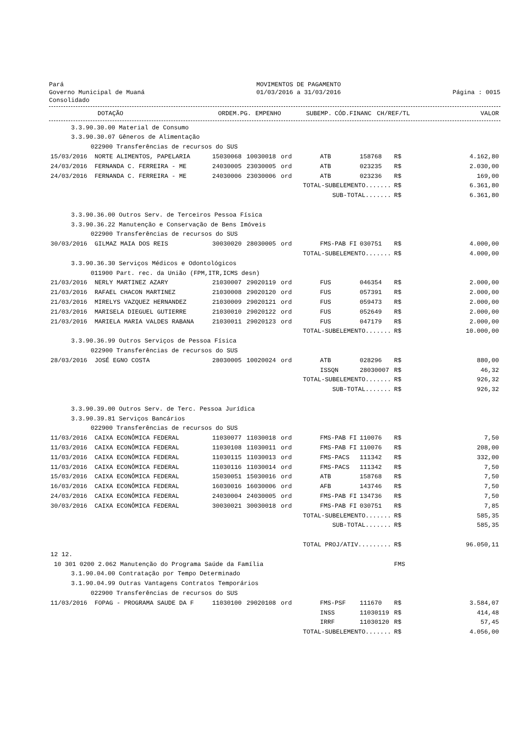Pará
Governo Municipal de Muaná
Consolidado
MOVIMENTOS DE PAGAMENTO
01/03/2016 a 31/03/2016
Página : 0015
| | DOTAÇÃO | ORDEM.PG. | EMPENHO | SUBEMP. | CÓD.FINANC | CH/REF/TL | | VALOR |
| --- | --- | --- | --- | --- | --- | --- | --- | --- |
| 3.3.90.30.00 Material de Consumo | | | | | | | | |
| 3.3.90.30.07 Gêneros de Alimentação | | | | | | | | |
| 022900 Transferências de recursos do SUS | | | | | | | | |
| 15/03/2016 | NORTE ALIMENTOS, PAPELARIA | 15030068 | 10030018 | ord | ATB | 158768 | R$ | 4.162,80 |
| 24/03/2016 | FERNANDA C. FERREIRA - ME | 24030005 | 23030005 | ord | ATB | 023235 | R$ | 2.030,00 |
| 24/03/2016 | FERNANDA C. FERREIRA - ME | 24030006 | 23030006 | ord | ATB | 023236 | R$ | 169,00 |
| TOTAL-SUBELEMENTO....... | | | | | | | R$ | 6.361,80 |
| SUB-TOTAL....... | | | | | | | R$ | 6.361,80 |
| 3.3.90.36.00 Outros Serv. de Terceiros Pessoa Física | | | | | | | | |
| 3.3.90.36.22 Manutenção e Conservação de Bens Imóveis | | | | | | | | |
| 022900 Transferências de recursos do SUS | | | | | | | | |
| 30/03/2016 | GILMAZ MAIA DOS REIS | 30030020 | 28030005 | ord | FMS-PAB FI | 030751 | R$ | 4.000,00 |
| TOTAL-SUBELEMENTO....... | | | | | | | R$ | 4.000,00 |
| 3.3.90.36.30 Serviços Médicos e Odontológicos | | | | | | | | |
| 011900 Part. rec. da União (FPM,ITR,ICMS desn) | | | | | | | | |
| 21/03/2016 | NERLY MARTINEZ AZARY | 21030007 | 29020119 | ord | FUS | 046354 | R$ | 2.000,00 |
| 21/03/2016 | RAFAEL CHACON MARTINEZ | 21030008 | 29020120 | ord | FUS | 057391 | R$ | 2.000,00 |
| 21/03/2016 | MIRELYS VAZQUEZ HERNANDEZ | 21030009 | 29020121 | ord | FUS | 059473 | R$ | 2.000,00 |
| 21/03/2016 | MARISELA DIEGUEL GUTIERRE | 21030010 | 29020122 | ord | FUS | 052649 | R$ | 2.000,00 |
| 21/03/2016 | MARIELA MARIA VALDES RABANA | 21030011 | 29020123 | ord | FUS | 047179 | R$ | 2.000,00 |
| TOTAL-SUBELEMENTO....... | | | | | | | R$ | 10.000,00 |
| 3.3.90.36.99 Outros Serviços de Pessoa Física | | | | | | | | |
| 022900 Transferências de recursos do SUS | | | | | | | | |
| 28/03/2016 | JOSÉ EGNO COSTA | 28030005 | 10020024 | ord | ATB | 028296 | R$ | 880,00 |
| | | | | | ISSQN | 28030007 | R$ | 46,32 |
| TOTAL-SUBELEMENTO....... | | | | | | | R$ | 926,32 |
| SUB-TOTAL....... | | | | | | | R$ | 926,32 |
| 3.3.90.39.00 Outros Serv. de Terc. Pessoa Jurídica | | | | | | | | |
| 3.3.90.39.81 Serviços Bancários | | | | | | | | |
| 022900 Transferências de recursos do SUS | | | | | | | | |
| 11/03/2016 | CAIXA ECONÔMICA FEDERAL | 11030077 | 11030018 | ord | FMS-PAB FI | 110076 | R$ | 7,50 |
| 11/03/2016 | CAIXA ECONÔMICA FEDERAL | 11030108 | 11030011 | ord | FMS-PAB FI | 110076 | R$ | 208,00 |
| 11/03/2016 | CAIXA ECONÔMICA FEDERAL | 11030115 | 11030013 | ord | FMS-PACS | 111342 | R$ | 332,00 |
| 11/03/2016 | CAIXA ECONÔMICA FEDERAL | 11030116 | 11030014 | ord | FMS-PACS | 111342 | R$ | 7,50 |
| 15/03/2016 | CAIXA ECONÔMICA FEDERAL | 15030051 | 15030016 | ord | ATB | 158768 | R$ | 7,50 |
| 16/03/2016 | CAIXA ECONÔMICA FEDERAL | 16030016 | 16030006 | ord | AFB | 143746 | R$ | 7,50 |
| 24/03/2016 | CAIXA ECONÔMICA FEDERAL | 24030004 | 24030005 | ord | FMS-PAB FI | 134736 | R$ | 7,50 |
| 30/03/2016 | CAIXA ECONÔMICA FEDERAL | 30030021 | 30030018 | ord | FMS-PAB FI | 030751 | R$ | 7,85 |
| TOTAL-SUBELEMENTO....... | | | | | | | R$ | 585,35 |
| SUB-TOTAL....... | | | | | | | R$ | 585,35 |
| TOTAL PROJ/ATIV......... | | | | | | | R$ | 96.050,11 |
| 12 12. | | | | | | | | |
| 10 301 0200 2.062 Manutenção do Programa Saúde da Família | | | | | | | FMS | |
| 3.1.90.04.00 Contratação por Tempo Determinado | | | | | | | | |
| 3.1.90.04.99 Outras Vantagens Contratos Temporários | | | | | | | | |
| 022900 Transferências de recursos do SUS | | | | | | | | |
| 11/03/2016 | FOPAG - PROGRAMA SAUDE DA F | 11030100 | 29020108 | ord | FMS-PSF | 111670 | R$ | 3.584,07 |
| | | | | | INSS | 11030119 | R$ | 414,48 |
| | | | | | IRRF | 11030120 | R$ | 57,45 |
| TOTAL-SUBELEMENTO....... | | | | | | | R$ | 4.056,00 |